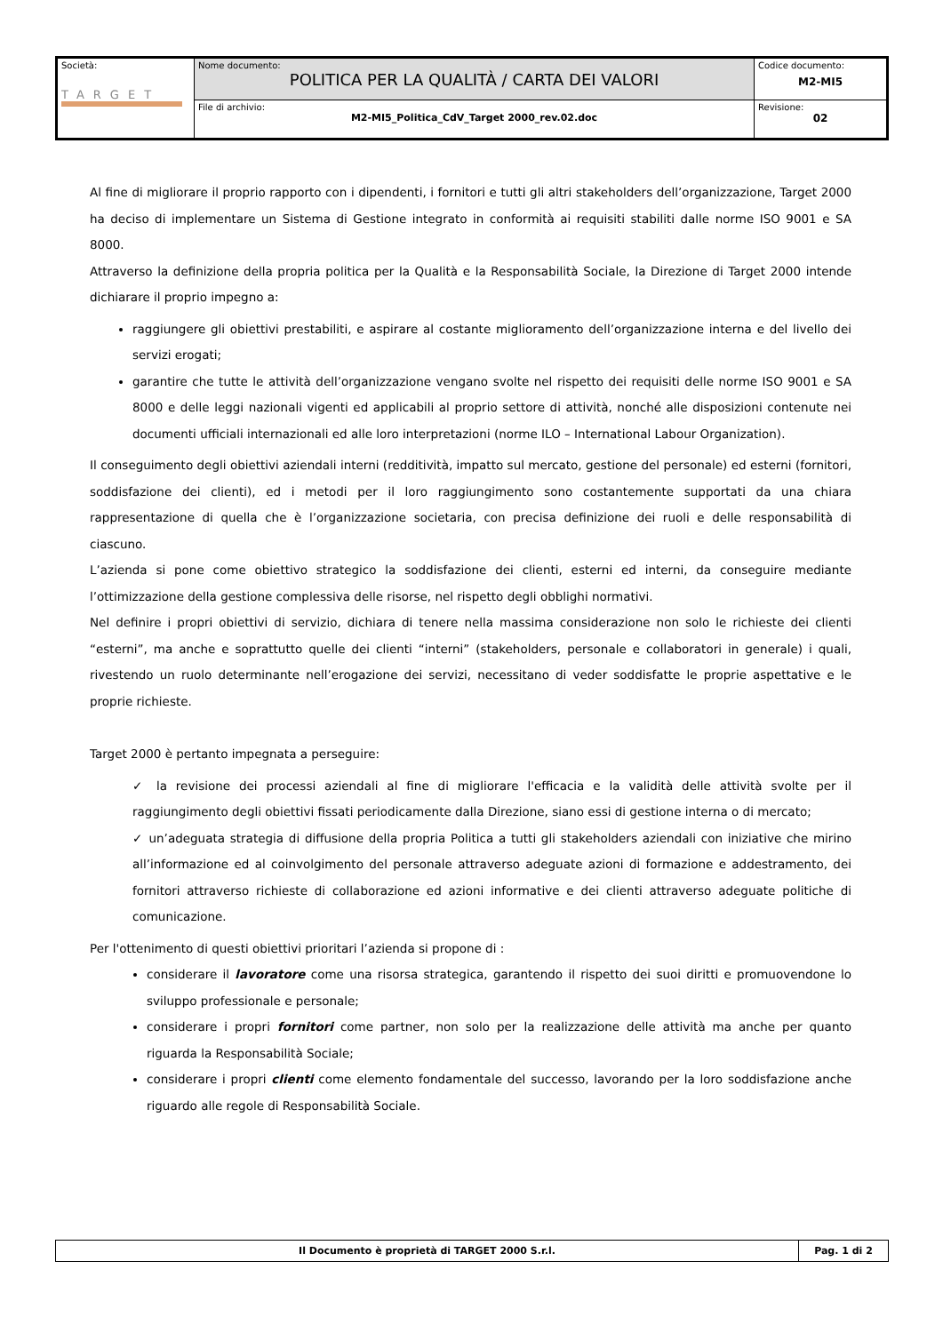| Società: TARGET | Nome documento: POLITICA PER LA QUALITÀ / CARTA DEI VALORI | Codice documento: M2-MI5 |
| | File di archivio: M2-MI5_Politica_CdV_Target 2000_rev.02.doc | Revisione: 02 |
Al fine di migliorare il proprio rapporto con i dipendenti, i fornitori e tutti gli altri stakeholders dell’organizzazione, Target 2000 ha deciso di implementare un Sistema di Gestione integrato in conformità ai requisiti stabiliti dalle norme ISO 9001 e SA 8000.
Attraverso la definizione della propria politica per la Qualità e la Responsabilità Sociale, la Direzione di Target 2000 intende dichiarare il proprio impegno a:
raggiungere gli obiettivi prestabiliti, e aspirare al costante miglioramento dell’organizzazione interna e del livello dei servizi erogati;
garantire che tutte le attività dell’organizzazione vengano svolte nel rispetto dei requisiti delle norme ISO 9001 e SA 8000 e delle leggi nazionali vigenti ed applicabili al proprio settore di attività, nonché alle disposizioni contenute nei documenti ufficiali internazionali ed alle loro interpretazioni (norme ILO – International Labour Organization).
Il conseguimento degli obiettivi aziendali interni (redditività, impatto sul mercato, gestione del personale) ed esterni (fornitori, soddisfazione dei clienti), ed i metodi per il loro raggiungimento sono costantemente supportati da una chiara rappresentazione di quella che è l’organizzazione societaria, con precisa definizione dei ruoli e delle responsabilità di ciascuno.
L’azienda si pone come obiettivo strategico la soddisfazione dei clienti, esterni ed interni, da conseguire mediante l’ottimizzazione della gestione complessiva delle risorse, nel rispetto degli obblighi normativi.
Nel definire i propri obiettivi di servizio, dichiara di tenere nella massima considerazione non solo le richieste dei clienti “esterni”, ma anche e soprattutto quelle dei clienti “interni” (stakeholders, personale e collaboratori in generale) i quali, rivestendo un ruolo determinante nell’erogazione dei servizi, necessitano di veder soddisfatte le proprie aspettative e le proprie richieste.
Target 2000 è pertanto impegnata a perseguire:
✓ la revisione dei processi aziendali al fine di migliorare l'efficacia e la validità delle attività svolte per il raggiungimento degli obiettivi fissati periodicamente dalla Direzione, siano essi di gestione interna o di mercato;
✓ un’adeguata strategia di diffusione della propria Politica a tutti gli stakeholders aziendali con iniziative che mirino all’informazione ed al coinvolgimento del personale attraverso adeguate azioni di formazione e addestramento, dei fornitori attraverso richieste di collaborazione ed azioni informative e dei clienti attraverso adeguate politiche di comunicazione.
Per l'ottenimento di questi obiettivi prioritari l’azienda si propone di :
considerare il lavoratore come una risorsa strategica, garantendo il rispetto dei suoi diritti e promuovendone lo sviluppo professionale e personale;
considerare i propri fornitori come partner, non solo per la realizzazione delle attività ma anche per quanto riguarda la Responsabilità Sociale;
considerare i propri clienti come elemento fondamentale del successo, lavorando per la loro soddisfazione anche riguardo alle regole di Responsabilità Sociale.
| Il Documento è proprietà di TARGET 2000 S.r.l. | Pag. 1 di 2 |